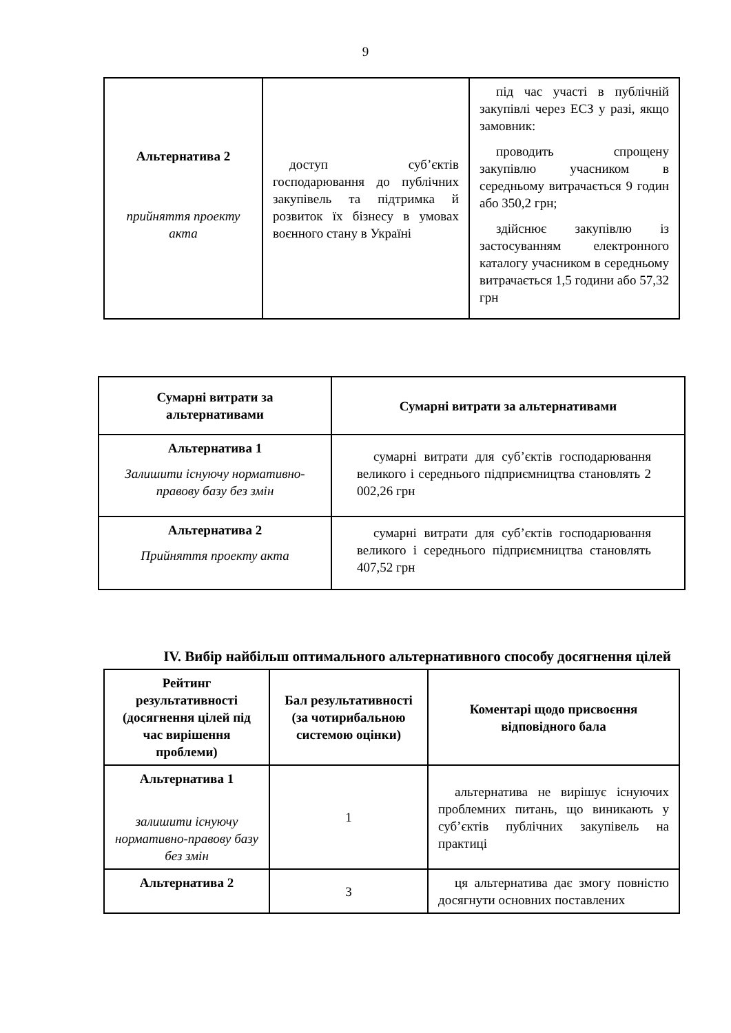9
| Альтернатива 2 прийняття проекту акта | доступ суб’єктів господарювання до публічних закупівель та підтримка й розвиток їх бізнесу в умовах воєнного стану в Україні | під час участі в публічній закупівлі через ЕСЗ у разі, якщо замовник: проводить спрощену закупівлю учасником в середньому витрачається 9 годин або 350,2 грн; здійснює закупівлю із застосуванням електронного каталогу учасником в середньому витрачається 1,5 години або 57,32 грн |
| Сумарні витрати за альтернативами | Сумарні витрати за альтернативами |
| --- | --- |
| Альтернатива 1 Залишити існуючу нормативно-правову базу без змін | сумарні витрати для суб’єктів господарювання великого і середнього підприємництва становлять 2 002,26 грн |
| Альтернатива 2 Прийняття проекту акта | сумарні витрати для суб’єктів господарювання великого і середнього підприємництва становлять 407,52 грн |
IV. Вибір найбільш оптимального альтернативного способу досягнення цілей
| Рейтинг результативності (досягнення цілей під час вирішення проблеми) | Бал результативності (за чотирибальною системою оцінки) | Коментарі щодо присвоєння відповідного бала |
| --- | --- | --- |
| Альтернатива 1 залишити існуючу нормативно-правову базу без змін | 1 | альтернатива не вирішує існуючих проблемних питань, що виникають у суб’єктів публічних закупівель на практиці |
| Альтернатива 2 | 3 | ця альтернатива дає змогу повністю досягнути основних поставлених |